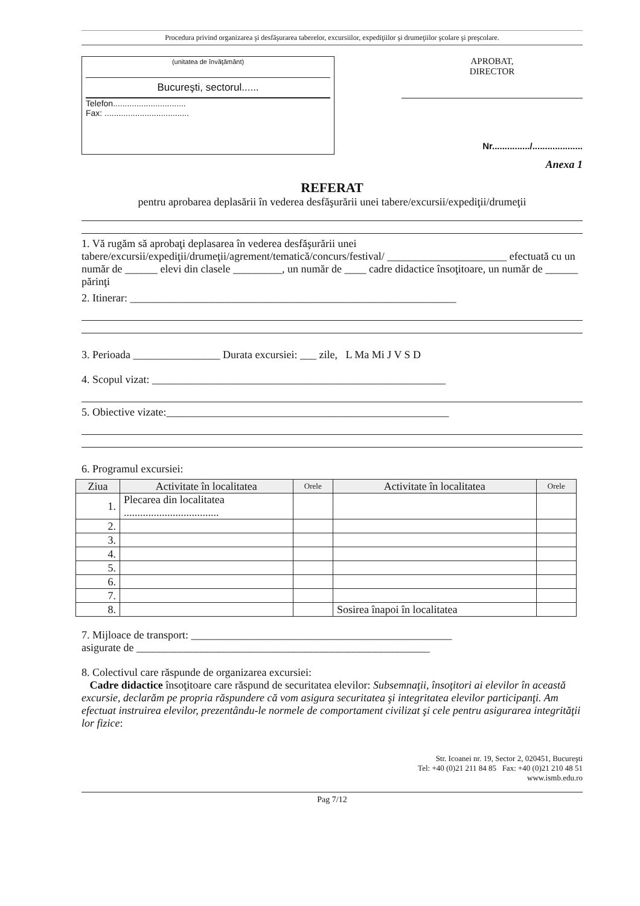Procedura privind organizarea şi desfăşurarea taberelor, excursiilor, expediţiilor şi drumeţiilor şcolare şi preşcolare.
(unitatea de învăţământ)
Bucureşti, sectorul......
Telefon...............................
Fax: ....................................
APROBAT,
DIRECTOR
Nr.............../....................
Anexa 1
REFERAT
pentru aprobarea deplasării în vederea desfăşurării unei tabere/excursii/expediţii/drumeţii
1. Vă rugăm să aprobaţi deplasarea în vederea desfăşurării unei tabere/excursii/expediţii/drumeţii/agrement/tematică/concurs/festival/ ______________________ efectuată cu un număr de ______ elevi din clasele _________, un număr de ____ cadre didactice însoţitoare, un număr de ______ părinţi
2. Itinerar: ____________________________________________________________
3. Perioada ________________ Durata excursiei: ___ zile, L Ma Mi J V S D
4. Scopul vizat: ______________________________________________________
5. Obiective vizate:____________________________________________________
6. Programul excursiei:
| Ziua | Activitate în localitatea | Orele | Activitate în localitatea | Orele |
| --- | --- | --- | --- | --- |
| 1. | Plecarea din localitatea ................................... | | | |
| 2. | | | | |
| 3. | | | | |
| 4. | | | | |
| 5. | | | | |
| 6. | | | | |
| 7. | | | | |
| 8. | | | Sosirea înapoi în localitatea | |
7. Mijloace de transport: ________________________________________________
asigurate de ______________________________________________________
8. Colectivul care răspunde de organizarea excursiei:
Cadre didactice însoţitoare care răspund de securitatea elevilor: Subsemnaţii, însoţitori ai elevilor în această excursie, declarăm pe propria răspundere că vom asigura securitatea şi integritatea elevilor participanţi. Am efectuat instruirea elevilor, prezentându-le normele de comportament civilizat şi cele pentru asigurarea integrităţii lor fizice:
Str. Icoanei nr. 19, Sector 2, 020451, Bucureşti
Tel: +40 (0)21 211 84 85 Fax: +40 (0)21 210 48 51
www.ismb.edu.ro
Pag 7/12